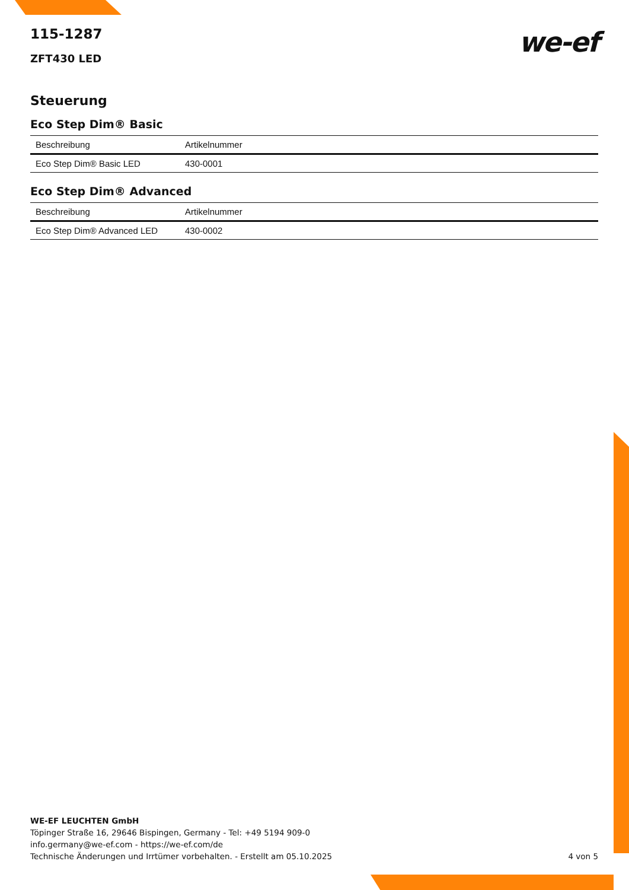we-ef
115-1287
ZFT430 LED
Steuerung
Eco Step Dim® Basic
| Beschreibung | Artikelnummer |
| --- | --- |
| Eco Step Dim® Basic LED | 430-0001 |
Eco Step Dim® Advanced
| Beschreibung | Artikelnummer |
| --- | --- |
| Eco Step Dim® Advanced LED | 430-0002 |
WE-EF LEUCHTEN GmbH
Töpinger Straße 16, 29646 Bispingen, Germany - Tel: +49 5194 909-0
info.germany@we-ef.com - https://we-ef.com/de
Technische Änderungen und Irrtümer vorbehalten. - Erstellt am 05.10.2025 4 von 5